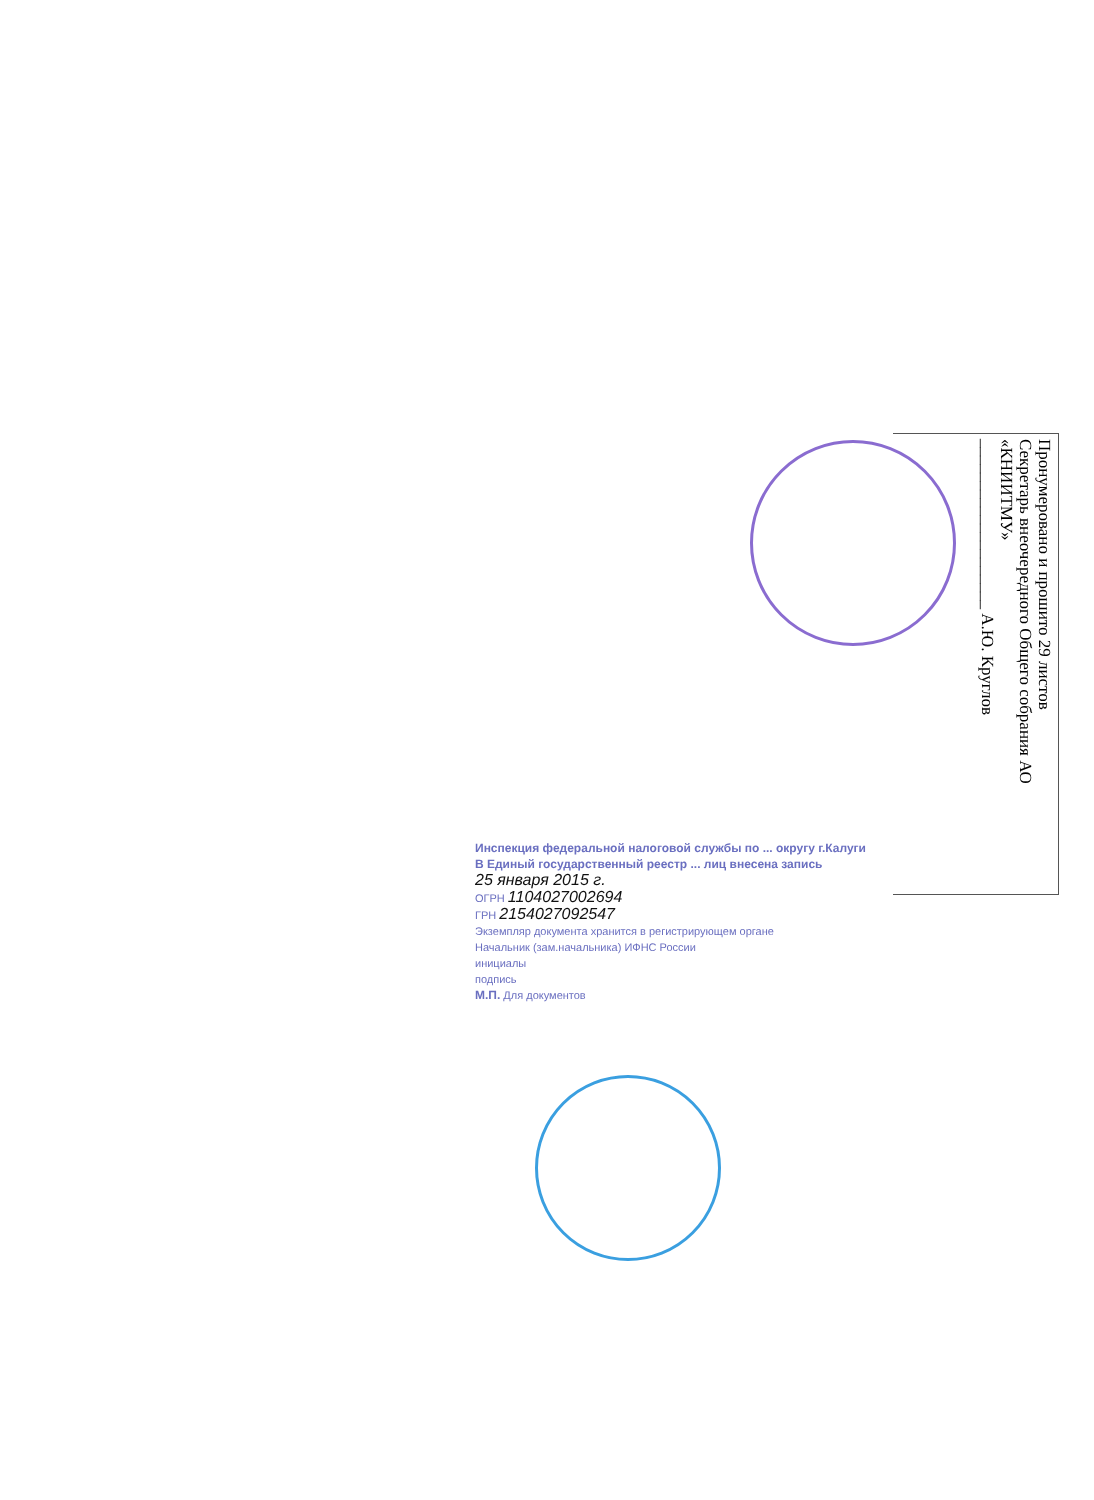Пронумеровано и прошито 29 листов
Секретарь внеочередного Общего собрания АО «КНИИТМУ»
____________________ А.Ю. Круглов
Инспекция федеральной налоговой службы по ... округу г.Калуги
В Единый государственный реестр ... лиц внесена запись
25 января 2015 г.
ОГРН 1104027002694
ГРН 2154027092547
Экземпляр документа хранится в регистрирующем органе
Начальник (зам.начальника) ИФНС России
инициалы
подпись
М.П. Для документов